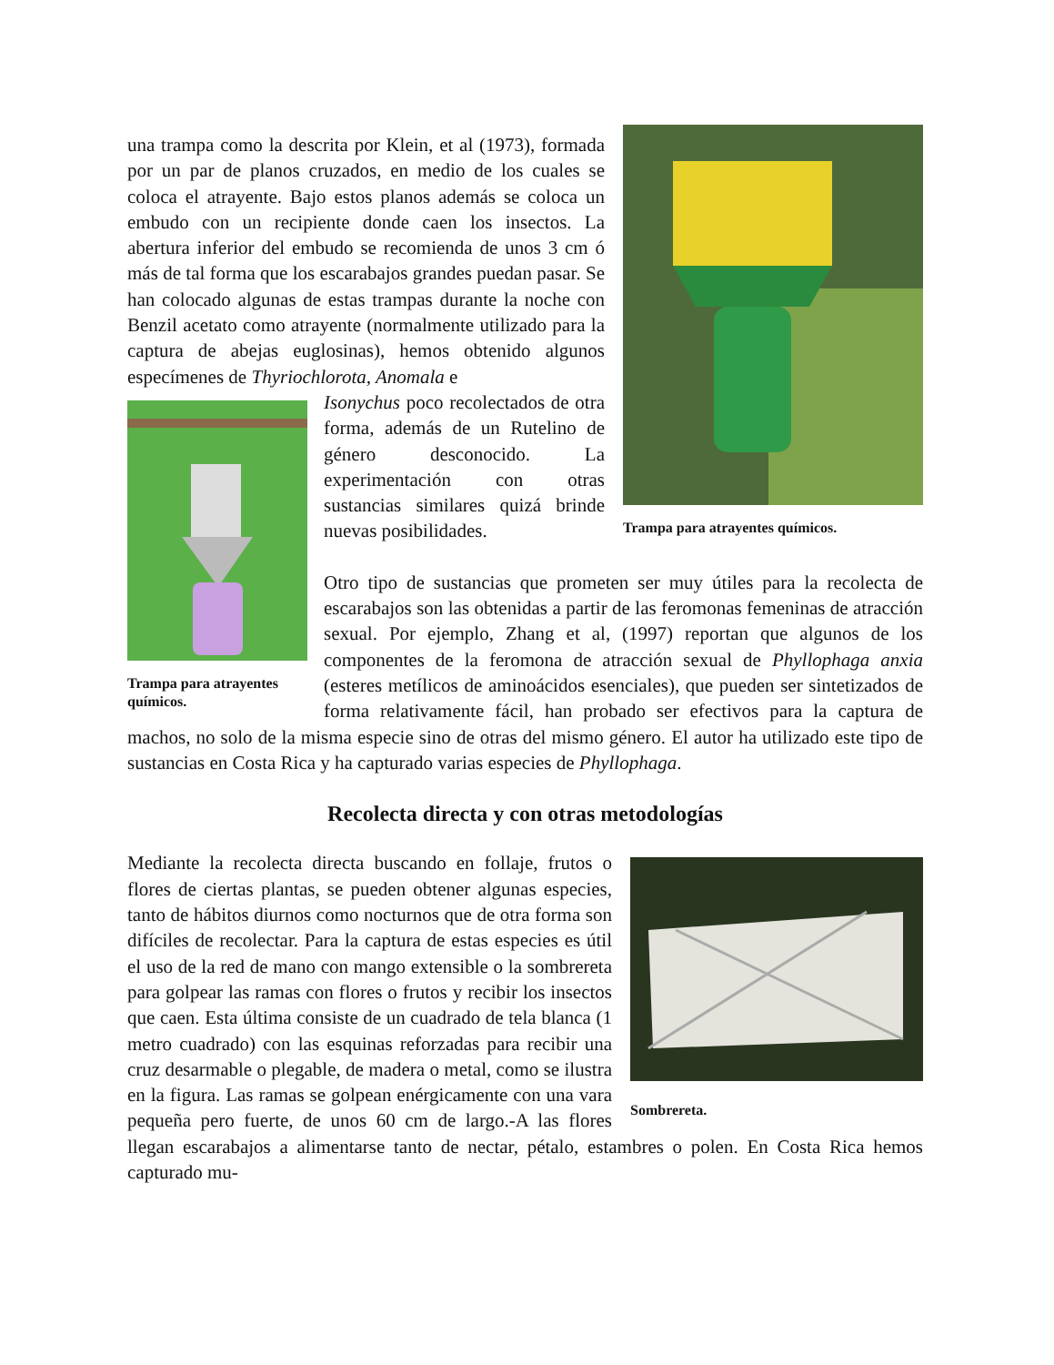Trampa para atrayentes químicos.
una trampa como la descrita por Klein, et al (1973), formada por un par de planos cruzados, en medio de los cuales se coloca el atrayente. Bajo estos planos además se coloca un embudo con un recipiente donde caen los insectos. La abertura inferior del embudo se recomienda de unos 3 cm ó más de tal forma que los escarabajos grandes puedan pasar. Se han colocado algunas de estas trampas durante la noche con Benzil acetato como atrayente (normalmente utilizado para la captura de abejas euglosinas), hemos obtenido algunos especímenes de Thyriochlorota, Anomala e
Trampa para atrayentes químicos.
Isonychus poco recolectados de otra forma, además de un Rutelino de género desconocido. La experimentación con otras sustancias similares quizá brinde nuevas posibilidades.
Otro tipo de sustancias que prometen ser muy útiles para la recolecta de escarabajos son las obtenidas a partir de las feromonas femeninas de atracción sexual. Por ejemplo, Zhang et al, (1997) reportan que algunos de los componentes de la feromona de atracción sexual de Phyllophaga anxia (esteres metílicos de aminoácidos esenciales), que pueden ser sintetizados de forma relativamente fácil, han probado ser efectivos para la captura de machos, no solo de la misma especie sino de otras del mismo género. El autor ha utilizado este tipo de sustancias en Costa Rica y ha capturado varias especies de Phyllophaga.
Recolecta directa y con otras metodologías
Sombrereta.
Mediante la recolecta directa buscando en follaje, frutos o flores de ciertas plantas, se pueden obtener algunas especies, tanto de hábitos diurnos como nocturnos que de otra forma son difíciles de recolectar. Para la captura de estas especies es útil el uso de la red de mano con mango extensible o la sombrereta para golpear las ramas con flores o frutos y recibir los insectos que caen. Esta última consiste de un cuadrado de tela blanca (1 metro cuadrado) con las esquinas reforzadas para recibir una cruz desarmable o plegable, de madera o metal, como se ilustra en la figura. Las ramas se golpean enérgicamente con una vara pequeña pero fuerte, de unos 60 cm de largo.-A las flores llegan escarabajos a alimentarse tanto de nectar, pétalo, estambres o polen. En Costa Rica hemos capturado mu-